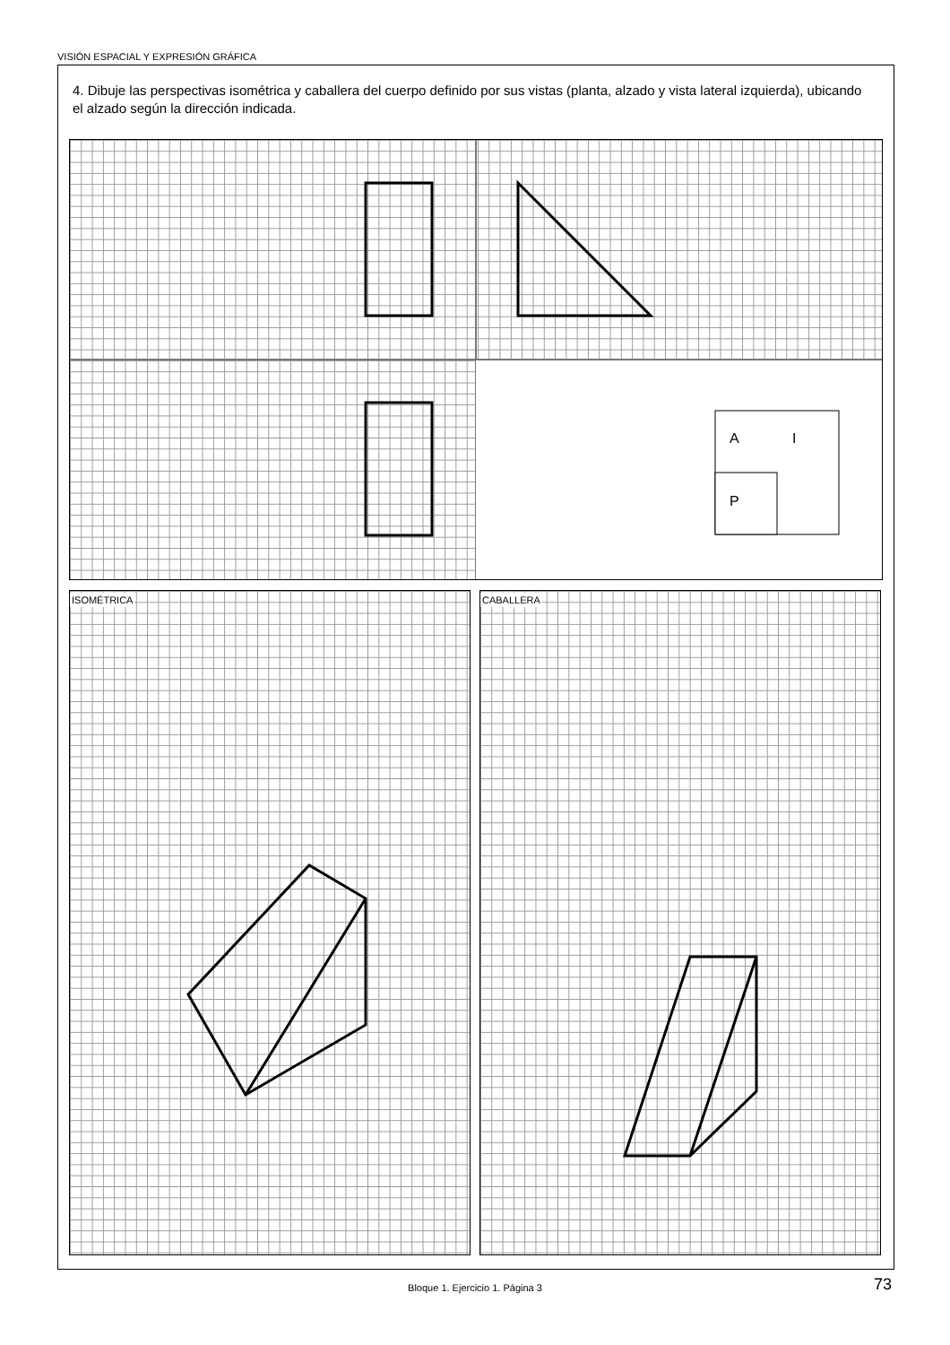VISIÓN ESPACIAL Y EXPRESIÓN GRÁFICA
4. Dibuje las perspectivas isométrica y caballera del cuerpo definido por sus vistas (planta, alzado y vista lateral izquierda), ubicando el alzado según la dirección indicada.
A
I
P
ISOMÉTRICA CABALLERA
Bloque 1. Ejercicio 1. Página 3 73